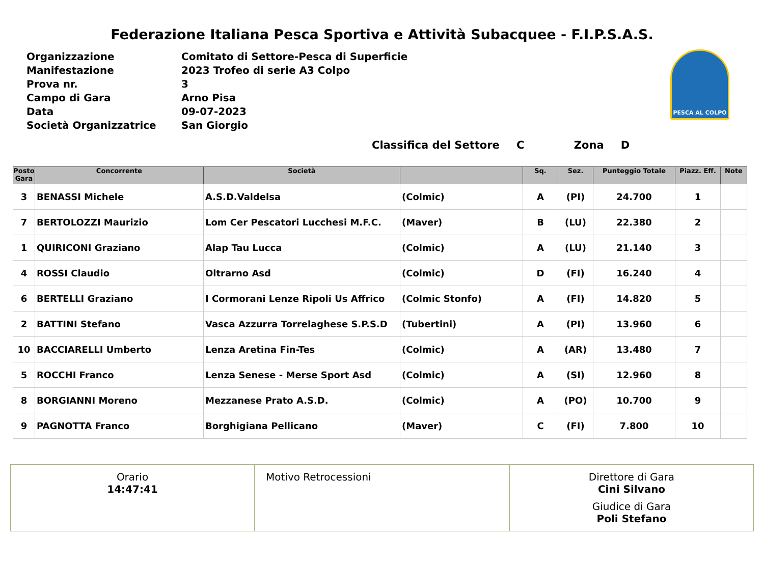Federazione Italiana Pesca Sportiva e Attività Subacquee - F.I.P.S.A.S.
| Organizzazione | Comitato di Settore-Pesca di Superficie |
| Manifestazione | 2023 Trofeo di serie A3 Colpo |
| Prova nr. | 3 |
| Campo di Gara | Arno Pisa |
| Data | 09-07-2023 |
| Società Organizzatrice | San Giorgio |
PESCA AL COLPO
Classifica del Settore C Zona D
| Posto Gara | Concorrente | Società | | Sq. | Sez. | Punteggio Totale | Piazz. Eff. | Note |
| --- | --- | --- | --- | --- | --- | --- | --- | --- |
| 3 | BENASSI Michele | A.S.D.Valdelsa | (Colmic) | A | (PI) | 24.700 | 1 | |
| 7 | BERTOLOZZI Maurizio | Lom Cer Pescatori Lucchesi M.F.C. | (Maver) | B | (LU) | 22.380 | 2 | |
| 1 | QUIRICONI Graziano | Alap Tau Lucca | (Colmic) | A | (LU) | 21.140 | 3 | |
| 4 | ROSSI Claudio | Oltrarno Asd | (Colmic) | D | (FI) | 16.240 | 4 | |
| 6 | BERTELLI Graziano | I Cormorani Lenze Ripoli Us Affrico | (Colmic Stonfo) | A | (FI) | 14.820 | 5 | |
| 2 | BATTINI Stefano | Vasca Azzurra Torrelaghese S.P.S.D | (Tubertini) | A | (PI) | 13.960 | 6 | |
| 10 | BACCIARELLI Umberto | Lenza Aretina Fin-Tes | (Colmic) | A | (AR) | 13.480 | 7 | |
| 5 | ROCCHI Franco | Lenza Senese - Merse Sport Asd | (Colmic) | A | (SI) | 12.960 | 8 | |
| 8 | BORGIANNI Moreno | Mezzanese Prato A.S.D. | (Colmic) | A | (PO) | 10.700 | 9 | |
| 9 | PAGNOTTA Franco | Borghigiana Pellicano | (Maver) | C | (FI) | 7.800 | 10 | |
Orario
14:47:41
Motivo Retrocessioni Direttore di Gara
Cini Silvano
Giudice di Gara
Poli Stefano